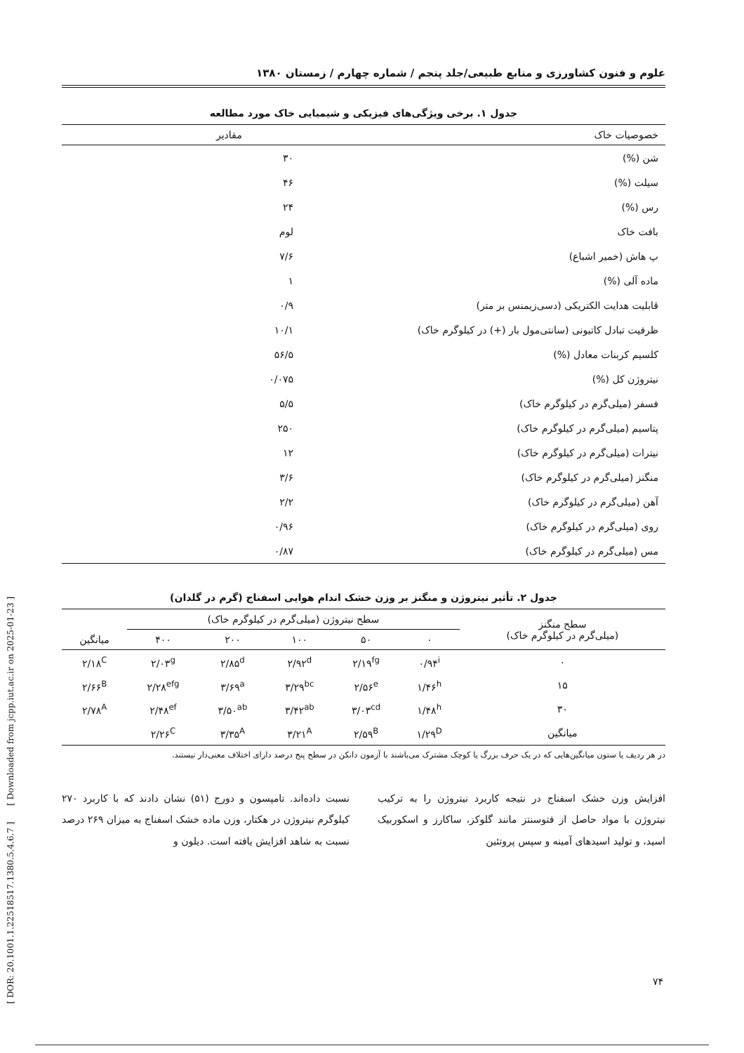[ DOR: 20.1001.1.22518517.1380.5.4.6.7 ] [ Downloaded from jcpp.iut.ac.ir on 2025-01-23 ]
علوم و فنون کشاورزی و منابع طبیعی/جلد پنجم / شماره چهارم / زمستان ۱۳۸۰
جدول ۱. برخی ویژگی‌های فیزیکی و شیمیایی خاک مورد مطالعه
| خصوصیات خاک | مقادیر |
| --- | --- |
| شن (%) | ۳۰ |
| سیلت (%) | ۴۶ |
| رس (%) | ۲۴ |
| بافت خاک | لوم |
| پ هاش (خمیر اشباع) | ۷/۶ |
| ماده آلی (%) | ۱ |
| قابلیت هدایت الکتریکی (دسی‌زیمنس بر متر) | ۰/۹ |
| ظرفیت تبادل کاتیونی (سانتی‌مول بار (+) در کیلوگرم خاک) | ۱۰/۱ |
| کلسیم کربنات معادل (%) | ۵۶/۵ |
| نیتروژن کل (%) | ۰/۰۷۵ |
| فسفر (میلی‌گرم در کیلوگرم خاک) | ۵/۵ |
| پتاسیم (میلی‌گرم در کیلوگرم خاک) | ۲۵۰ |
| نیترات (میلی‌گرم در کیلوگرم خاک) | ۱۲ |
| منگنز (میلی‌گرم در کیلوگرم خاک) | ۳/۶ |
| آهن (میلی‌گرم در کیلوگرم خاک) | ۲/۲ |
| روی (میلی‌گرم در کیلوگرم خاک) | ۰/۹۶ |
| مس (میلی‌گرم در کیلوگرم خاک) | ۰/۸۷ |
جدول ۲. تأثیر نیتروژن و منگنز بر وزن خشک اندام هوایی اسفناج (گرم در گلدان)
| سطح منگنز (میلی‌گرم در کیلوگرم خاک) | سطح نیتروژن (میلی‌گرم در کیلوگرم خاک) | | | | | میانگین |
| --- | --- | --- | --- | --- | --- | --- |
| | ۰ | ۵۰ | ۱۰۰ | ۲۰۰ | ۴۰۰ | |
| ۰ | ۰/۹۴<sup>i</sup> | ۲/۱۹<sup>fg</sup> | ۲/۹۲<sup>d</sup> | ۲/۸۵<sup>d</sup> | ۲/۰۳<sup>g</sup> | ۲/۱۸<sup>C</sup> |
| ۱۵ | ۱/۴۶<sup>h</sup> | ۲/۵۶<sup>e</sup> | ۳/۲۹<sup>bc</sup> | ۳/۶۹<sup>a</sup> | ۲/۲۸<sup>efg</sup> | ۲/۶۶<sup>B</sup> |
| ۳۰ | ۱/۴۸<sup>h</sup> | ۳/۰۳<sup>cd</sup> | ۳/۴۲<sup>ab</sup> | ۳/۵۰<sup>ab</sup> | ۲/۴۸<sup>ef</sup> | ۲/۷۸<sup>A</sup> |
| میانگین | ۱/۲۹<sup>D</sup> | ۲/۵۹<sup>B</sup> | ۳/۲۱<sup>A</sup> | ۳/۳۵<sup>A</sup> | ۲/۲۶<sup>C</sup> | |
در هر ردیف یا ستون میانگین‌هایی که در یک حرف بزرگ یا کوچک مشترک می‌باشند با آزمون دانکن در سطح پنج درصد دارای اختلاف معنی‌دار نیستند.
افزایش وزن خشک اسفناج در نتیجه کاربرد نیتروژن را به ترکیب نیتروژن با مواد حاصل از فتوسنتز مانند گلوکز، ساکارز و اسکوربیک اسید، و تولید اسیدهای آمینه و سپس پروتئین
نسبت داده‌اند. تامپسون و دورج (۵۱) نشان دادند که با کاربرد ۲۷۰ کیلوگرم نیتروژن در هکتار، وزن ماده خشک اسفناج به میزان ۲۶۹ درصد نسبت به شاهد افزایش یافته است. دیلون و
۷۴